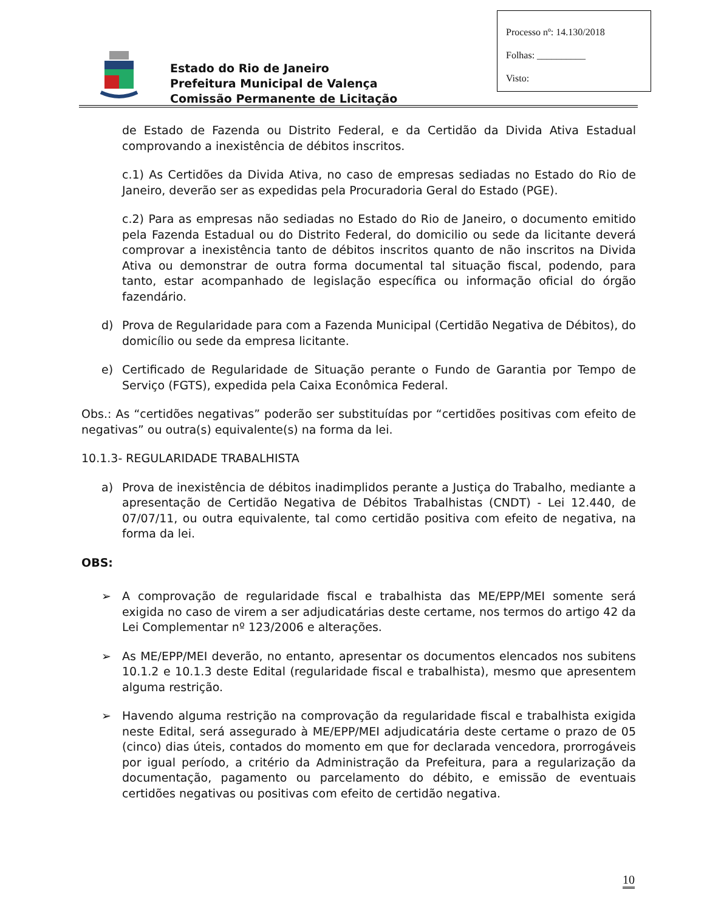Estado do Rio de Janeiro
Prefeitura Municipal de Valença
Comissão Permanente de Licitação
Processo nº: 14.130/2018
Folhas: __________
Visto:
de Estado de Fazenda ou Distrito Federal, e da Certidão da Divida Ativa Estadual comprovando a inexistência de débitos inscritos.
c.1) As Certidões da Divida Ativa, no caso de empresas sediadas no Estado do Rio de Janeiro, deverão ser as expedidas pela Procuradoria Geral do Estado (PGE).
c.2) Para as empresas não sediadas no Estado do Rio de Janeiro, o documento emitido pela Fazenda Estadual ou do Distrito Federal, do domicilio ou sede da licitante deverá comprovar a inexistência tanto de débitos inscritos quanto de não inscritos na Divida Ativa ou demonstrar de outra forma documental tal situação fiscal, podendo, para tanto, estar acompanhado de legislação específica ou informação oficial do órgão fazendário.
d) Prova de Regularidade para com a Fazenda Municipal (Certidão Negativa de Débitos), do domicílio ou sede da empresa licitante.
e) Certificado de Regularidade de Situação perante o Fundo de Garantia por Tempo de Serviço (FGTS), expedida pela Caixa Econômica Federal.
Obs.: As “certidões negativas” poderão ser substituídas por “certidões positivas com efeito de negativas” ou outra(s) equivalente(s) na forma da lei.
10.1.3- REGULARIDADE TRABALHISTA
a) Prova de inexistência de débitos inadimplidos perante a Justiça do Trabalho, mediante a apresentação de Certidão Negativa de Débitos Trabalhistas (CNDT) - Lei 12.440, de 07/07/11, ou outra equivalente, tal como certidão positiva com efeito de negativa, na forma da lei.
OBS:
➢ A comprovação de regularidade fiscal e trabalhista das ME/EPP/MEI somente será exigida no caso de virem a ser adjudicatárias deste certame, nos termos do artigo 42 da Lei Complementar nº 123/2006 e alterações.
➢ As ME/EPP/MEI deverão, no entanto, apresentar os documentos elencados nos subitens 10.1.2 e 10.1.3 deste Edital (regularidade fiscal e trabalhista), mesmo que apresentem alguma restrição.
➢ Havendo alguma restrição na comprovação da regularidade fiscal e trabalhista exigida neste Edital, será assegurado à ME/EPP/MEI adjudicatária deste certame o prazo de 05 (cinco) dias úteis, contados do momento em que for declarada vencedora, prorrogáveis por igual período, a critério da Administração da Prefeitura, para a regularização da documentação, pagamento ou parcelamento do débito, e emissão de eventuais certidões negativas ou positivas com efeito de certidão negativa.
10